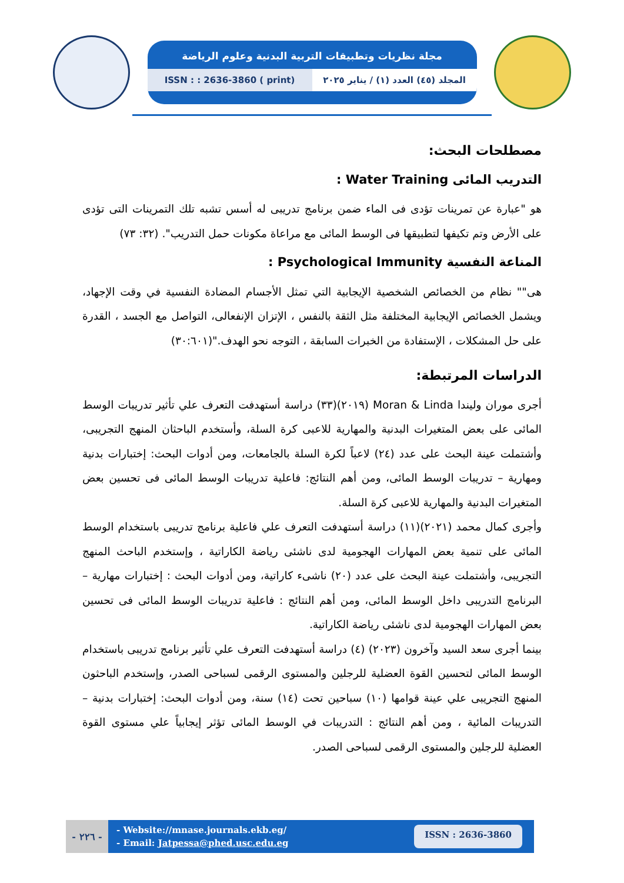مجلة نظريات وتطبيقات التربية البدنية وعلوم الرياضة
ISSN : : 2636-3860 ( print) المجلد (٤٥) العدد (١) / يناير ٢٠٢٥
مصطلحات البحث:
التدريب المائى Water Training :
هو "عبارة عن تمرينات تؤدى فى الماء ضمن برنامج تدريبى له أسس تشبه تلك التمرينات التى تؤدى على الأرض وتم تكيفها لتطبيقها فى الوسط المائى مع مراعاة مكونات حمل التدريب". (٣٢: ٧٣)
المناعة النفسية Psychological Immunity :
هى"" نظام من الخصائص الشخصية الإيجابية التي تمثل الأجسام المضادة النفسية في وقت الإجهاد، ويشمل الخصائص الإيجابية المختلفة مثل الثقة بالنفس ، الإتزان الإنفعالى، التواصل مع الجسد ، القدرة على حل المشكلات ، الإستفادة من الخبرات السابقة ، التوجه نحو الهدف."(٣٠:٦٠١)
الدراسات المرتبطة:
أجرى موران وليندا Moran & Linda (٢٠١٩)(٣٣) دراسة أستهدفت التعرف علي تأثير تدريبات الوسط المائى على بعض المتغيرات البدنية والمهارية للاعبى كرة السلة، وأستخدم الباحثان المنهج التجريبى، وأشتملت عينة البحث على عدد (٢٤) لاعباً لكرة السلة بالجامعات، ومن أدوات البحث: إختبارات بدنية ومهارية – تدريبات الوسط المائى، ومن أهم النتائج: فاعلية تدريبات الوسط المائى فى تحسين بعض المتغيرات البدنية والمهارية للاعبى كرة السلة.
وأجرى كمال محمد (٢٠٢١)(١١) دراسة أستهدفت التعرف علي فاعلية برنامج تدريبى باستخدام الوسط المائى على تنمية بعض المهارات الهجومية لدى ناشئى رياضة الكاراتية ، وإستخدم الباحث المنهج التجريبى، وأشتملت عينة البحث على عدد (٢٠) ناشىء كاراتية، ومن أدوات البحث : إختبارات مهارية – البرنامج التدريبى داخل الوسط المائى، ومن أهم النتائج : فاعلية تدريبات الوسط المائى فى تحسين بعض المهارات الهجومية لدى ناشئى رياضة الكاراتية.
بينما أجرى سعد السيد وآخرون (٢٠٢٣) (٤) دراسة أستهدفت التعرف علي تأثير برنامج تدريبى باستخدام الوسط المائى لتحسين القوة العضلية للرجلين والمستوى الرقمى لسباحى الصدر، وإستخدم الباحثون المنهج التجريبى علي عينة قوامها (١٠) سباحين تحت (١٤) سنة، ومن أدوات البحث: إختبارات بدنية – التدريبات المائية ، ومن أهم النتائج : التدريبات في الوسط المائى تؤثر إيجابياً علي مستوى القوة العضلية للرجلين والمستوى الرقمى لسباحى الصدر.
- ٢٢٦ -
- Website://mnase.journals.ekb.eg/
- Email: Jatpessa@phed.usc.edu.eg
ISSN : 2636-3860